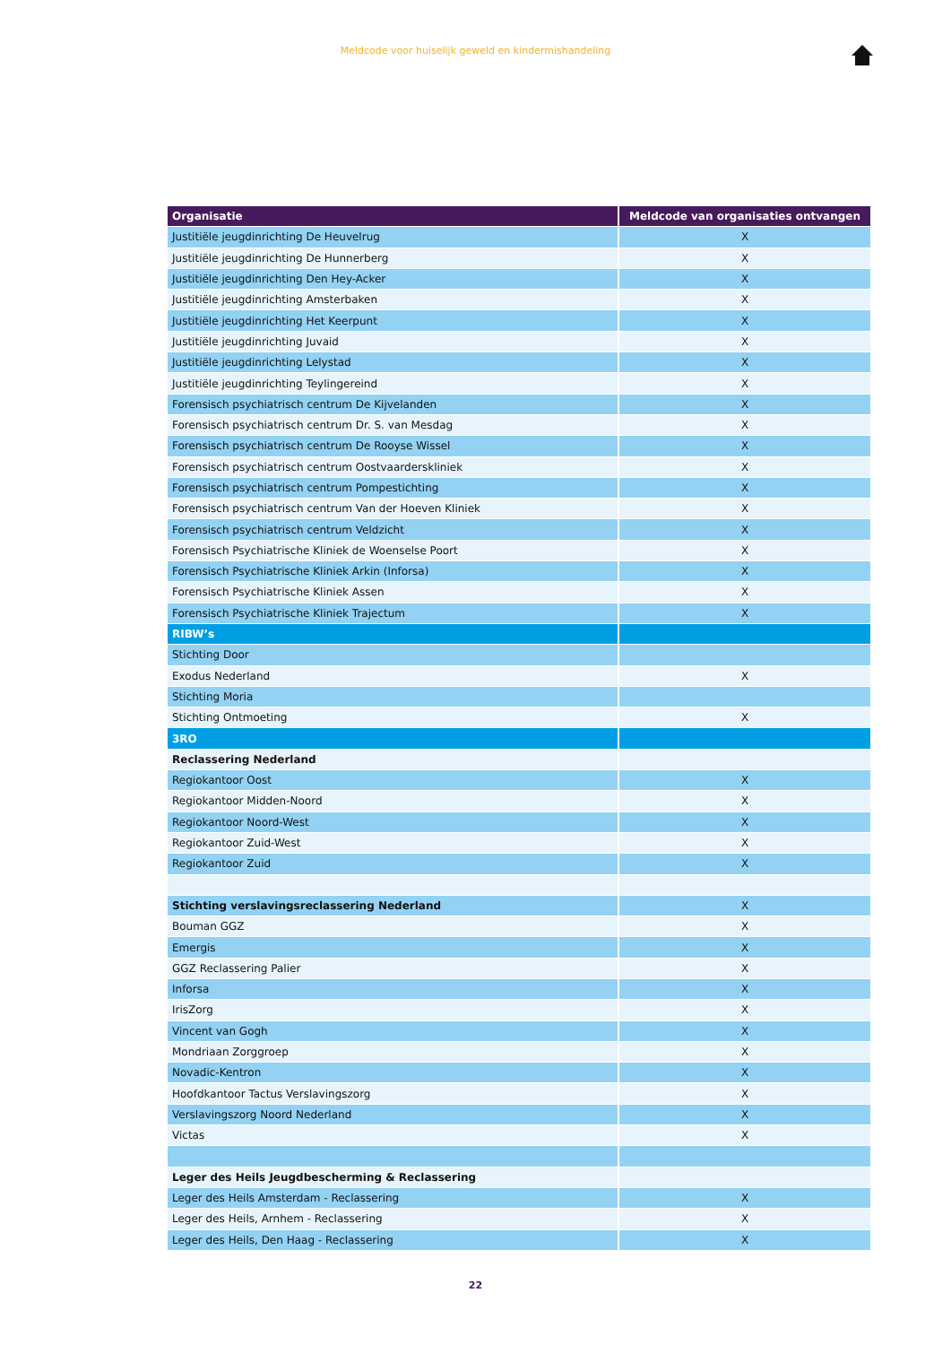Meldcode voor huiselijk geweld en kindermishandeling
| Organisatie | Meldcode van organisaties ontvangen |
| --- | --- |
| Justitiële jeugdinrichting De Heuvelrug | X |
| Justitiële jeugdinrichting De Hunnerberg | X |
| Justitiële jeugdinrichting Den Hey-Acker | X |
| Justitiële jeugdinrichting Amsterbaken | X |
| Justitiële jeugdinrichting Het Keerpunt | X |
| Justitiële jeugdinrichting Juvaid | X |
| Justitiële jeugdinrichting Lelystad | X |
| Justitiële jeugdinrichting Teylingereind | X |
| Forensisch psychiatrisch centrum De Kijvelanden | X |
| Forensisch psychiatrisch centrum Dr. S. van Mesdag | X |
| Forensisch psychiatrisch centrum De Rooyse Wissel | X |
| Forensisch psychiatrisch centrum Oostvaarderskliniek | X |
| Forensisch psychiatrisch centrum Pompestichting | X |
| Forensisch psychiatrisch centrum Van der Hoeven Kliniek | X |
| Forensisch psychiatrisch centrum Veldzicht | X |
| Forensisch Psychiatrische Kliniek de Woenselse Poort | X |
| Forensisch Psychiatrische Kliniek Arkin (Inforsa) | X |
| Forensisch Psychiatrische Kliniek Assen | X |
| Forensisch Psychiatrische Kliniek Trajectum | X |
| RIBW’s | |
| Stichting Door | |
| Exodus Nederland | X |
| Stichting Moria | |
| Stichting Ontmoeting | X |
| 3RO | |
| Reclassering Nederland | |
| Regiokantoor Oost | X |
| Regiokantoor Midden-Noord | X |
| Regiokantoor Noord-West | X |
| Regiokantoor Zuid-West | X |
| Regiokantoor Zuid | X |
| Stichting verslavingsreclassering Nederland | X |
| Bouman GGZ | X |
| Emergis | X |
| GGZ Reclassering Palier | X |
| Inforsa | X |
| IrisZorg | X |
| Vincent van Gogh | X |
| Mondriaan Zorggroep | X |
| Novadic-Kentron | X |
| Hoofdkantoor Tactus Verslavingszorg | X |
| Verslavingszorg Noord Nederland | X |
| Victas | X |
| Leger des Heils Jeugdbescherming & Reclassering | |
| Leger des Heils Amsterdam - Reclassering | X |
| Leger des Heils, Arnhem - Reclassering | X |
| Leger des Heils, Den Haag - Reclassering | X |
22